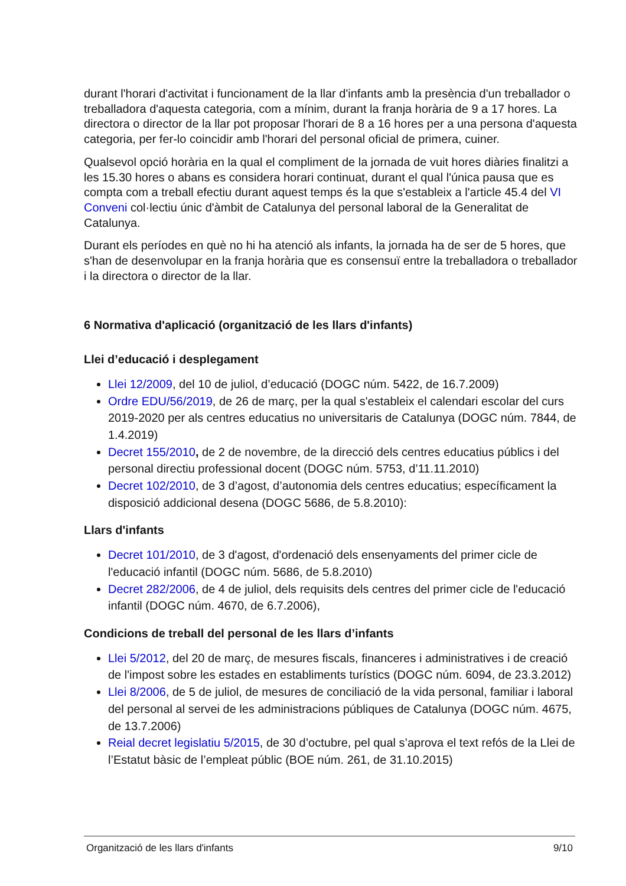durant l'horari d'activitat i funcionament de la llar d'infants amb la presència d'un treballador o treballadora d'aquesta categoria, com a mínim, durant la franja horària de 9 a 17 hores. La directora o director de la llar pot proposar l'horari de 8 a 16 hores per a una persona d'aquesta categoria, per fer-lo coincidir amb l'horari del personal oficial de primera, cuiner.
Qualsevol opció horària en la qual el compliment de la jornada de vuit hores diàries finalitzi a les 15.30 hores o abans es considera horari continuat, durant el qual l'única pausa que es compta com a treball efectiu durant aquest temps és la que s'estableix a l'article 45.4 del VI Conveni col·lectiu únic d'àmbit de Catalunya del personal laboral de la Generalitat de Catalunya.
Durant els períodes en què no hi ha atenció als infants, la jornada ha de ser de 5 hores, que s'han de desenvolupar en la franja horària que es consensuï entre la treballadora o treballador i la directora o director de la llar.
6 Normativa d'aplicació (organització de les llars d'infants)
Llei d’educació i desplegament
Llei 12/2009, del 10 de juliol, d’educació (DOGC núm. 5422, de 16.7.2009)
Ordre EDU/56/2019, de 26 de març, per la qual s'estableix el calendari escolar del curs 2019-2020 per als centres educatius no universitaris de Catalunya (DOGC núm. 7844, de 1.4.2019)
Decret 155/2010, de 2 de novembre, de la direcció dels centres educatius públics i del personal directiu professional docent (DOGC núm. 5753, d’11.11.2010)
Decret 102/2010, de 3 d’agost, d’autonomia dels centres educatius; específicament la disposició addicional desena (DOGC 5686, de 5.8.2010):
Llars d'infants
Decret 101/2010, de 3 d'agost, d'ordenació dels ensenyaments del primer cicle de l'educació infantil (DOGC núm. 5686, de 5.8.2010)
Decret 282/2006, de 4 de juliol, dels requisits dels centres del primer cicle de l'educació infantil (DOGC núm. 4670, de 6.7.2006),
Condicions de treball del personal de les llars d’infants
Llei 5/2012, del 20 de març, de mesures fiscals, financeres i administratives i de creació de l'impost sobre les estades en establiments turístics (DOGC núm. 6094, de 23.3.2012)
Llei 8/2006, de 5 de juliol, de mesures de conciliació de la vida personal, familiar i laboral del personal al servei de les administracions públiques de Catalunya (DOGC núm. 4675, de 13.7.2006)
Reial decret legislatiu 5/2015, de 30 d’octubre, pel qual s’aprova el text refós de la Llei de l’Estatut bàsic de l’empleat públic (BOE núm. 261, de 31.10.2015)
Organització de les llars d'infants 9/10